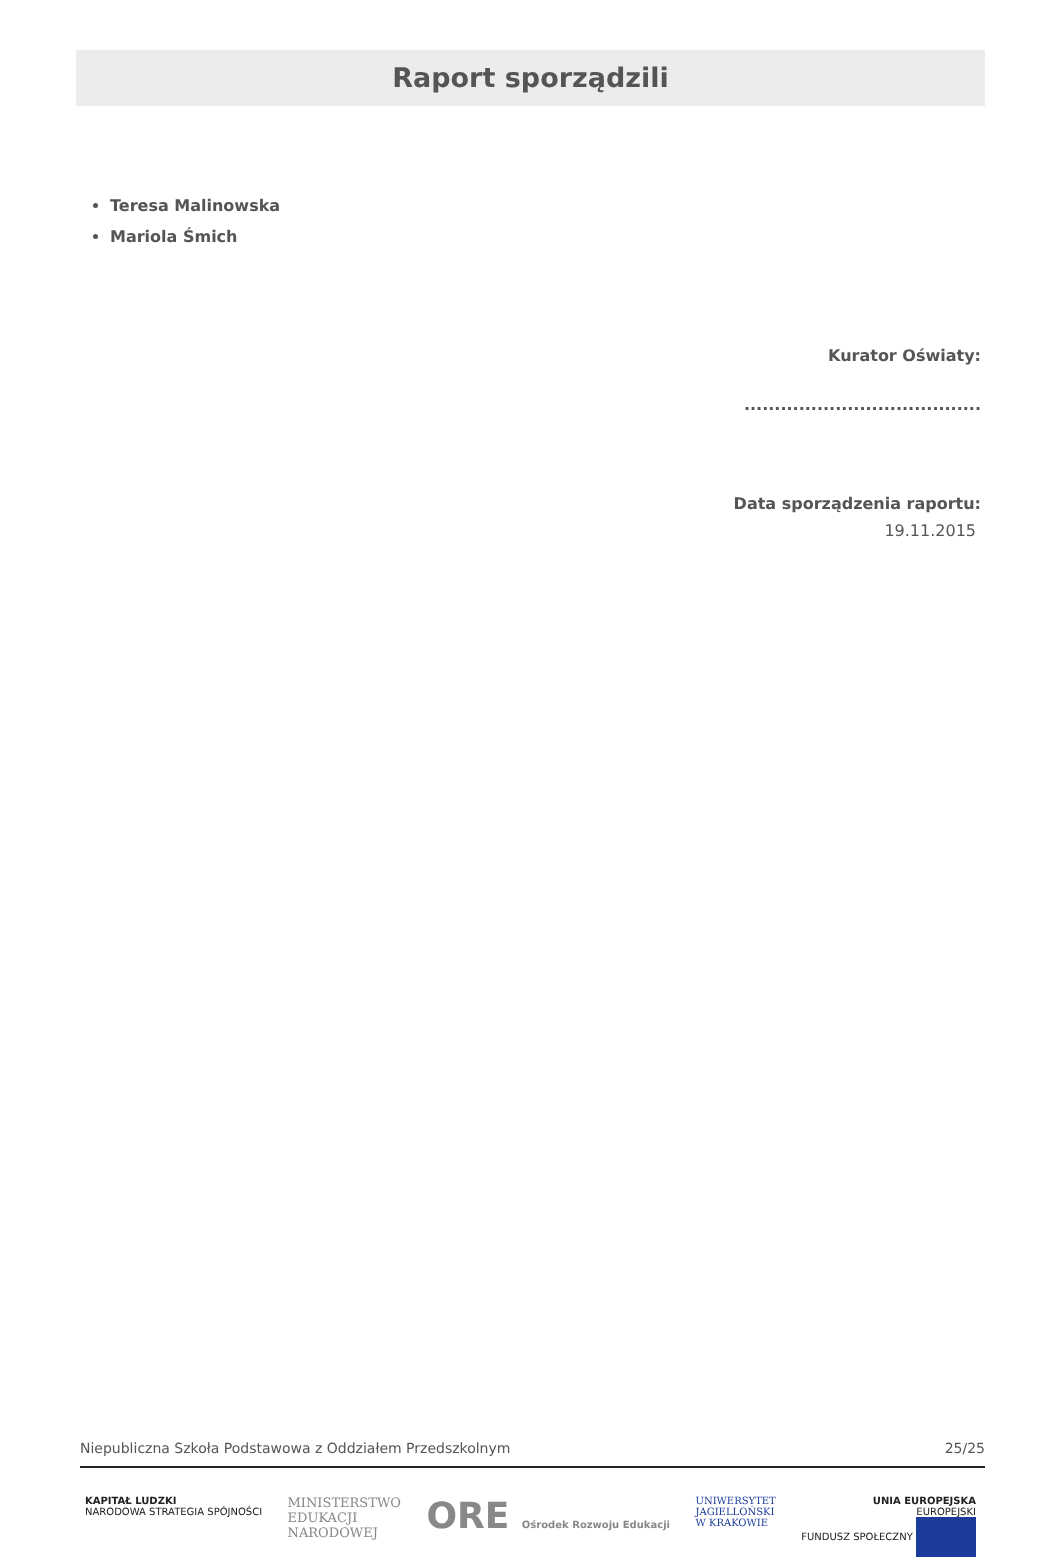Raport sporządzili
Teresa Malinowska
Mariola Śmich
Kurator Oświaty:
.......................................
Data sporządzenia raportu:
19.11.2015
Niepubliczna Szkoła Podstawowa z Oddziałem Przedszkolnym 25/25
KAPITAŁ LUDZKI
NARODOWA STRATEGIA SPÓJNOŚCI MINISTERSTWO
EDUKACJI
NARODOWEJ ORE Ośrodek Rozwoju Edukacji UNIWERSYTET
JAGIELLOŃSKI
W KRAKOWIE UNIA EUROPEJSKA
EUROPEJSKI
FUNDUSZ SPOŁECZNY